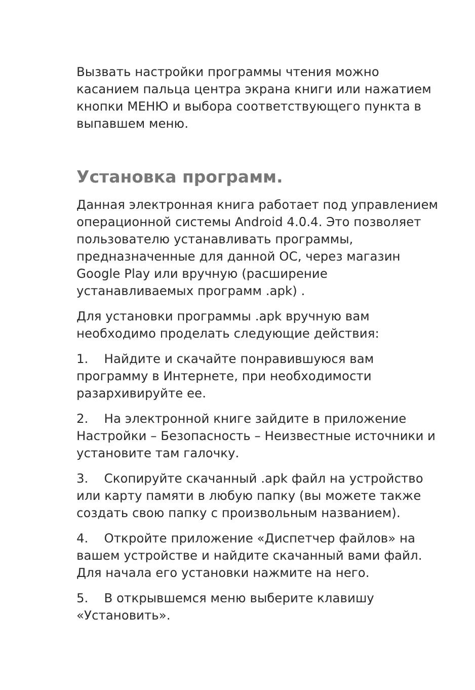Вызвать настройки программы чтения можно касанием пальца центра экрана книги или нажатием кнопки МЕНЮ и выбора соответствующего пункта в выпавшем меню.
Установка программ.
Данная электронная книга работает под управлением операционной системы Android 4.0.4. Это позволяет пользователю устанавливать программы, предназначенные для данной ОС, через магазин Google Play или вручную (расширение устанавливаемых программ .apk) .
Для установки программы .apk вручную вам необходимо проделать следующие действия:
1. Найдите и скачайте понравившуюся вам программу в Интернете, при необходимости разархивируйте ее.
2. На электронной книге зайдите в приложение Настройки – Безопасность – Неизвестные источники и установите там галочку.
3. Скопируйте скачанный .apk файл на устройство или карту памяти в любую папку (вы можете также создать свою папку с произвольным названием).
4. Откройте приложение «Диспетчер файлов» на вашем устройстве и найдите скачанный вами файл. Для начала его установки нажмите на него.
5. В открывшемся меню выберите клавишу «Установить».